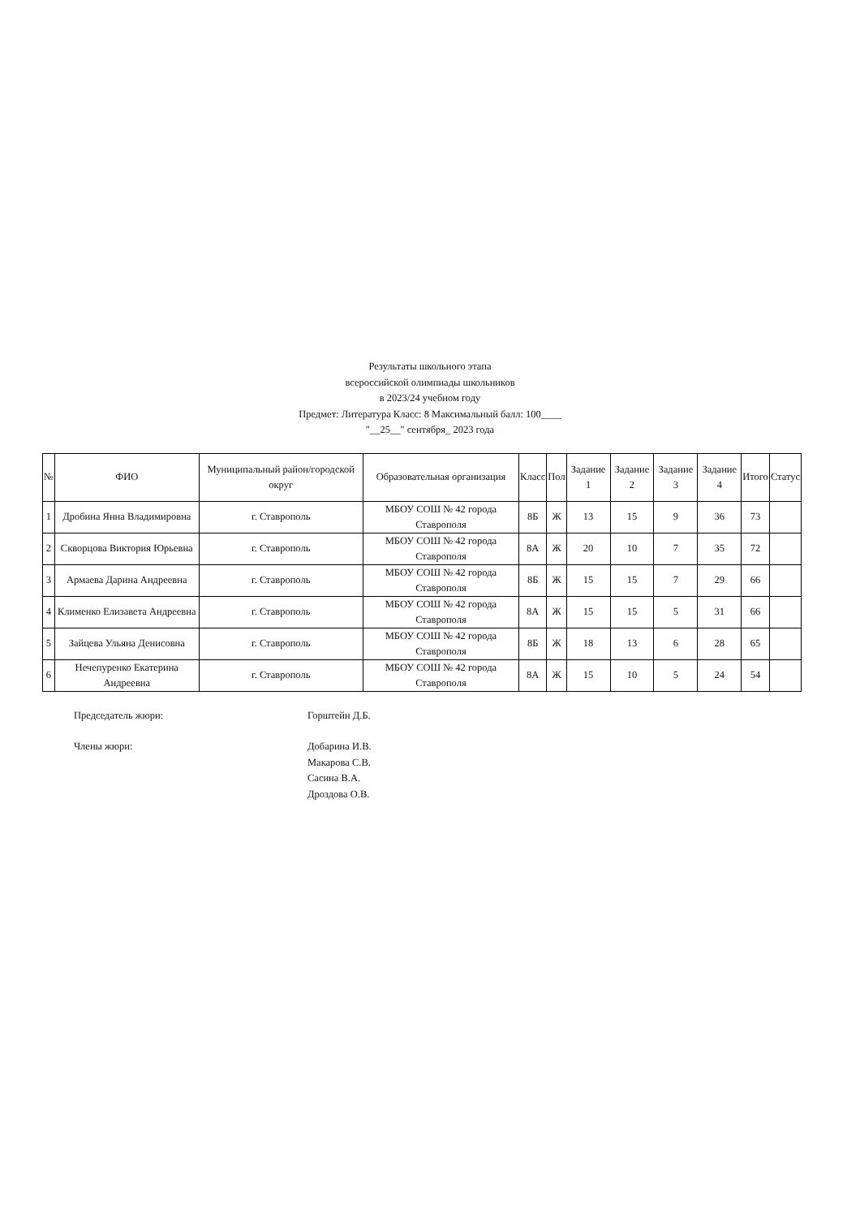Результаты школьного этапа
всероссийской олимпиады школьников
в 2023/24 учебном году
Предмет: Литература Класс: 8 Максимальный балл: 100____
"__25__" сентября_ 2023 года
| № | ФИО | Муниципальный район/городской округ | Образовательная организация | Класс | Пол | Задание 1 | Задание 2 | Задание 3 | Задание 4 | Итого | Статус |
| --- | --- | --- | --- | --- | --- | --- | --- | --- | --- | --- | --- |
| 1 | Дробина Янна Владимировна | г. Ставрополь | МБОУ СОШ № 42 города Ставрополя | 8Б | Ж | 13 | 15 | 9 | 36 | 73 | |
| 2 | Скворцова Виктория Юрьевна | г. Ставрополь | МБОУ СОШ № 42 города Ставрополя | 8А | Ж | 20 | 10 | 7 | 35 | 72 | |
| 3 | Армаева Дарина Андреевна | г. Ставрополь | МБОУ СОШ № 42 города Ставрополя | 8Б | Ж | 15 | 15 | 7 | 29 | 66 | |
| 4 | Клименко Елизавета Андреевна | г. Ставрополь | МБОУ СОШ № 42 города Ставрополя | 8А | Ж | 15 | 15 | 5 | 31 | 66 | |
| 5 | Зайцева Ульяна Денисовна | г. Ставрополь | МБОУ СОШ № 42 города Ставрополя | 8Б | Ж | 18 | 13 | 6 | 28 | 65 | |
| 6 | Нечепуренко Екатерина Андреевна | г. Ставрополь | МБОУ СОШ № 42 города Ставрополя | 8А | Ж | 15 | 10 | 5 | 24 | 54 | |
Председатель жюри: Горштейн Д.Б.
Члены жюри: Добарина И.В.
Макарова С.В.
Сасина В.А.
Дроздова О.В.